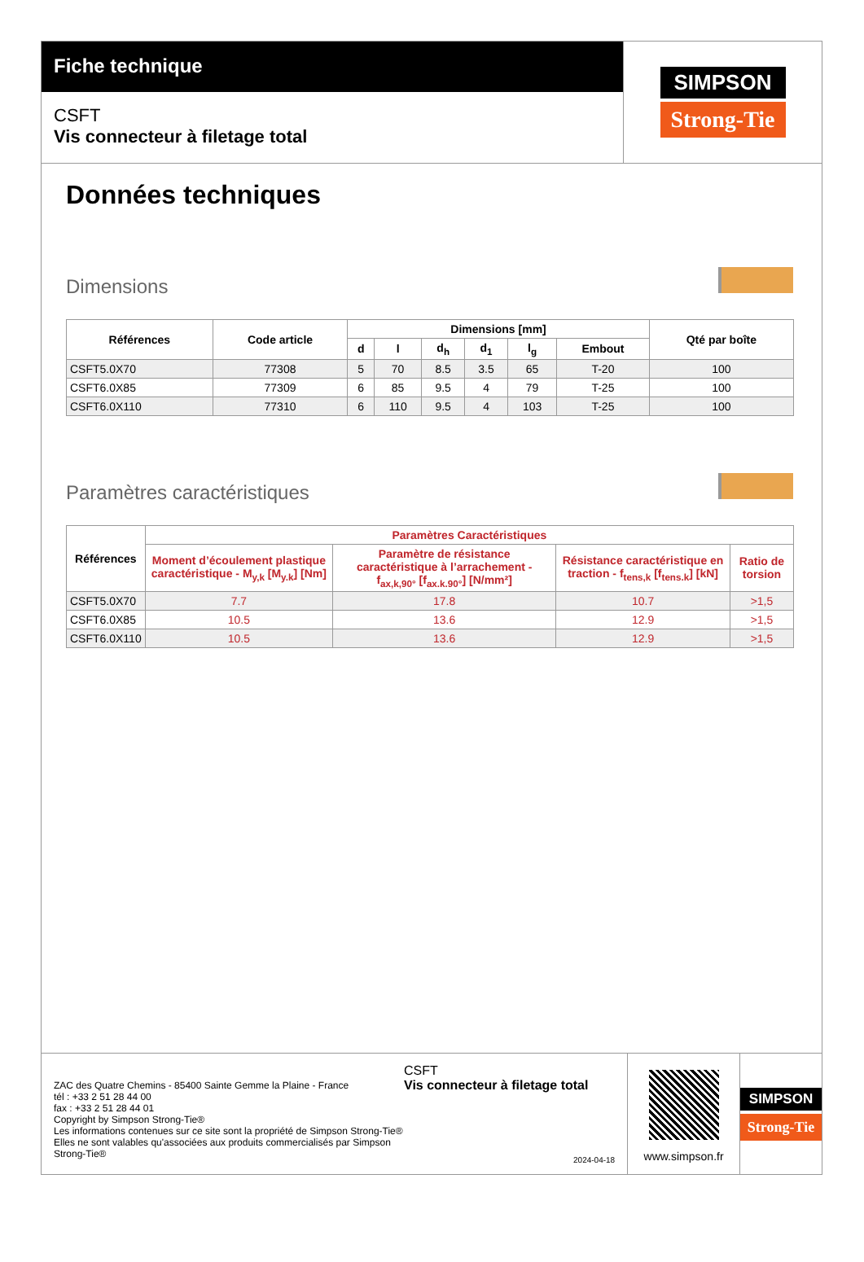Fiche technique
CSFT
Vis connecteur à filetage total
SIMPSON
Strong-Tie
Données techniques
Dimensions
| Références | Code article | Dimensions [mm] | | | | | | Qté par boîte |
| --- | --- | --- | --- | --- | --- | --- | --- | --- |
| | | d | l | d<sub>h</sub> | d<sub>1</sub> | l<sub>g</sub> | Embout | |
| CSFT5.0X70 | 77308 | 5 | 70 | 8.5 | 3.5 | 65 | T-20 | 100 |
| CSFT6.0X85 | 77309 | 6 | 85 | 9.5 | 4 | 79 | T-25 | 100 |
| CSFT6.0X110 | 77310 | 6 | 110 | 9.5 | 4 | 103 | T-25 | 100 |
Paramètres caractéristiques
| Références | Paramètres Caractéristiques | | | |
| --- | --- | --- | --- | --- |
| | Moment d’écoulement plastique caractéristique - M<sub>y,k</sub> [M<sub>y.k</sub>] [Nm] | Paramètre de résistance caractéristique à l’arrachement - f<sub>ax,k,90°</sub> [f<sub>ax.k.90°</sub>] [N/mm²] | Résistance caractéristique en traction - f<sub>tens,k</sub> [f<sub>tens.k</sub>] [kN] | Ratio de torsion |
| CSFT5.0X70 | 7.7 | 17.8 | 10.7 | >1,5 |
| CSFT6.0X85 | 10.5 | 13.6 | 12.9 | >1,5 |
| CSFT6.0X110 | 10.5 | 13.6 | 12.9 | >1,5 |
ZAC des Quatre Chemins - 85400 Sainte Gemme la Plaine - France
tél : +33 2 51 28 44 00
fax : +33 2 51 28 44 01
Copyright by Simpson Strong-Tie®
Les informations contenues sur ce site sont la propriété de Simpson Strong-Tie®
Elles ne sont valables qu'associées aux produits commercialisés par Simpson Strong-Tie®
CSFT
Vis connecteur à filetage total
2024-04-18
www.simpson.fr
SIMPSON
Strong-Tie